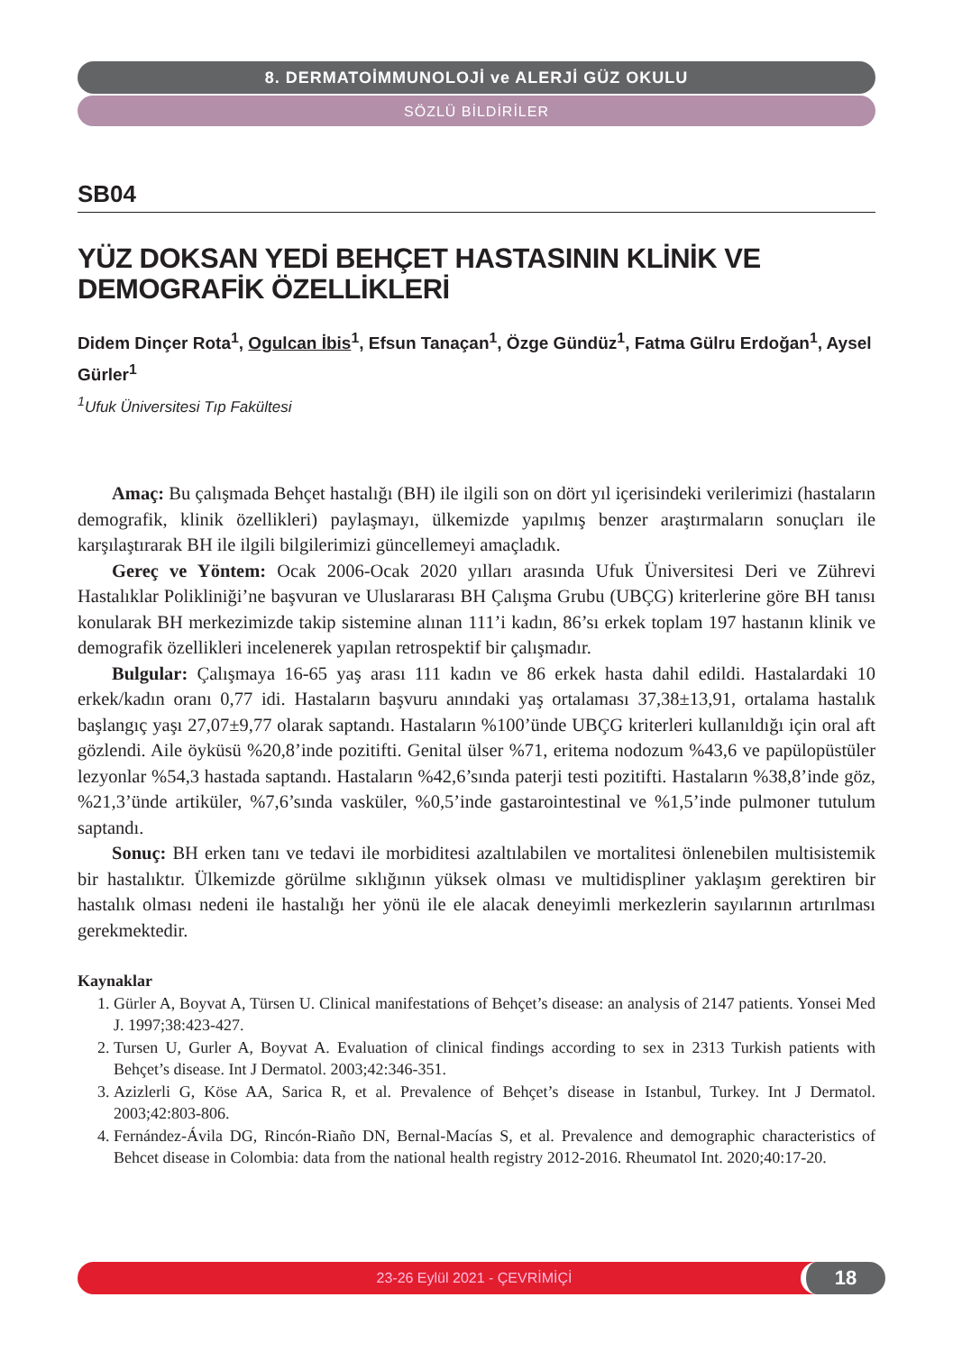8. DERMATOİMMUNOLOJİ ve ALERJİ GÜZ OKULU
SÖZLÜ BİLDİRİLER
SB04
YÜZ DOKSAN YEDİ BEHÇET HASTASININ KLİNİK VE DEMOGRAFİK ÖZELLİKLERİ
Didem Dinçer Rota<sup>1</sup>, Ogulcan İbis<sup>1</sup>, Efsun Tanaçan<sup>1</sup>, Özge Gündüz<sup>1</sup>, Fatma Gülru Erdoğan<sup>1</sup>, Aysel Gürler<sup>1</sup>
<sup>1</sup> Ufuk Üniversitesi Tıp Fakültesi
Amaç: Bu çalışmada Behçet hastalığı (BH) ile ilgili son on dört yıl içerisindeki verilerimizi (hastaların demografik, klinik özellikleri) paylaşmayı, ülkemizde yapılmış benzer araştırmaların sonuçları ile karşılaştırarak BH ile ilgili bilgilerimizi güncellemeyi amaçladık.
Gereç ve Yöntem: Ocak 2006-Ocak 2020 yılları arasında Ufuk Üniversitesi Deri ve Zührevi Hastalıklar Polikliniği’ne başvuran ve Uluslararası BH Çalışma Grubu (UBÇG) kriterlerine göre BH tanısı konularak BH merkezimizde takip sistemine alınan 111’i kadın, 86’sı erkek toplam 197 hastanın klinik ve demografik özellikleri incelenerek yapılan retrospektif bir çalışmadır.
Bulgular: Çalışmaya 16-65 yaş arası 111 kadın ve 86 erkek hasta dahil edildi. Hastalardaki 10 erkek/kadın oranı 0,77 idi. Hastaların başvuru anındaki yaş ortalaması 37,38±13,91, ortalama hastalık başlangıç yaşı 27,07±9,77 olarak saptandı. Hastaların %100’ünde UBÇG kriterleri kullanıldığı için oral aft gözlendi. Aile öyküsü %20,8’inde pozitifti. Genital ülser %71, eritema nodozum %43,6 ve papülopüstüler lezyonlar %54,3 hastada saptandı. Hastaların %42,6’sında paterji testi pozitifti. Hastaların %38,8’inde göz, %21,3’ünde artiküler, %7,6’sında vasküler, %0,5’inde gastarointestinal ve %1,5’inde pulmoner tutulum saptandı.
Sonuç: BH erken tanı ve tedavi ile morbiditesi azaltılabilen ve mortalitesi önlenebilen multisistemik bir hastalıktır. Ülkemizde görülme sıklığının yüksek olması ve multidispliner yaklaşım gerektiren bir hastalık olması nedeni ile hastalığı her yönü ile ele alacak deneyimli merkezlerin sayılarının artırılması gerekmektedir.
Kaynaklar
1. Gürler A, Boyvat A, Türsen U. Clinical manifestations of Behçet’s disease: an analysis of 2147 patients. Yonsei Med J. 1997;38:423-427.
2. Tursen U, Gurler A, Boyvat A. Evaluation of clinical findings according to sex in 2313 Turkish patients with Behçet’s disease. Int J Dermatol. 2003;42:346-351.
3. Azizlerli G, Köse AA, Sarica R, et al. Prevalence of Behçet’s disease in Istanbul, Turkey. Int J Dermatol. 2003;42:803-806.
4. Fernández-Ávila DG, Rincón-Riaño DN, Bernal-Macías S, et al. Prevalence and demographic characteristics of Behcet disease in Colombia: data from the national health registry 2012-2016. Rheumatol Int. 2020;40:17-20.
23-26 Eylül 2021 - ÇEVRİMİÇİ 18